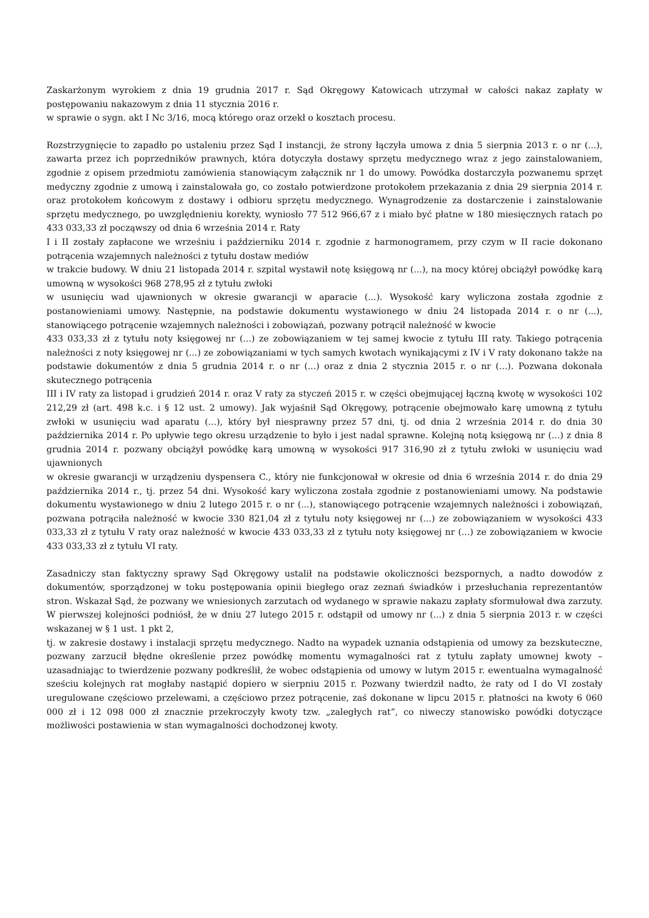Zaskarżonym wyrokiem z dnia 19 grudnia 2017 r. Sąd Okręgowy Katowicach utrzymał w całości nakaz zapłaty w postępowaniu nakazowym z dnia 11 stycznia 2016 r.
w sprawie o sygn. akt I Nc 3/16, mocą którego oraz orzekł o kosztach procesu.
Rozstrzygnięcie to zapadło po ustaleniu przez Sąd I instancji, że strony łączyła umowa z dnia 5 sierpnia 2013 r. o nr (...), zawarta przez ich poprzedników prawnych, która dotyczyła dostawy sprzętu medycznego wraz z jego zainstalowaniem, zgodnie z opisem przedmiotu zamówienia stanowiącym załącznik nr 1 do umowy. Powódka dostarczyła pozwanemu sprzęt medyczny zgodnie z umową i zainstalowała go, co zostało potwierdzone protokołem przekazania z dnia 29 sierpnia 2014 r. oraz protokołem końcowym z dostawy i odbioru sprzętu medycznego. Wynagrodzenie za dostarczenie i zainstalowanie sprzętu medycznego, po uwzględnieniu korekty, wyniosło 77 512 966,67 z i miało być płatne w 180 miesięcznych ratach po 433 033,33 zł począwszy od dnia 6 września 2014 r. Raty
I i II zostały zapłacone we wrześniu i październiku 2014 r. zgodnie z harmonogramem, przy czym w II racie dokonano potrącenia wzajemnych należności z tytułu dostaw mediów
w trakcie budowy. W dniu 21 listopada 2014 r. szpital wystawił notę księgową nr (...), na mocy której obciążył powódkę karą umowną w wysokości 968 278,95 zł z tytułu zwłoki
w usunięciu wad ujawnionych w okresie gwarancji w aparacie (...). Wysokość kary wyliczona została zgodnie z postanowieniami umowy. Następnie, na podstawie dokumentu wystawionego w dniu 24 listopada 2014 r. o nr (...), stanowiącego potrącenie wzajemnych należności i zobowiązań, pozwany potrącił należność w kwocie
433 033,33 zł z tytułu noty księgowej nr (...) ze zobowiązaniem w tej samej kwocie z tytułu III raty. Takiego potrącenia należności z noty księgowej nr (...) ze zobowiązaniami w tych samych kwotach wynikającymi z IV i V raty dokonano także na podstawie dokumentów z dnia 5 grudnia 2014 r. o nr (...) oraz z dnia 2 stycznia 2015 r. o nr (...). Pozwana dokonała skutecznego potrącenia
III i IV raty za listopad i grudzień 2014 r. oraz V raty za styczeń 2015 r. w części obejmującej łączną kwotę w wysokości 102 212,29 zł (art. 498 k.c. i § 12 ust. 2 umowy). Jak wyjaśnił Sąd Okręgowy, potrącenie obejmowało karę umowną z tytułu zwłoki w usunięciu wad aparatu (...), który był niesprawny przez 57 dni, tj. od dnia 2 września 2014 r. do dnia 30 października 2014 r. Po upływie tego okresu urządzenie to było i jest nadal sprawne. Kolejną notą księgową nr (...) z dnia 8 grudnia 2014 r. pozwany obciążył powódkę karą umowną w wysokości 917 316,90 zł z tytułu zwłoki w usunięciu wad ujawnionych
w okresie gwarancji w urządzeniu dyspensera C., który nie funkcjonował w okresie od dnia 6 września 2014 r. do dnia 29 października 2014 r., tj. przez 54 dni. Wysokość kary wyliczona została zgodnie z postanowieniami umowy. Na podstawie dokumentu wystawionego w dniu 2 lutego 2015 r. o nr (...), stanowiącego potrącenie wzajemnych należności i zobowiązań, pozwana potrąciła należność w kwocie 330 821,04 zł z tytułu noty księgowej nr (...) ze zobowiązaniem w wysokości 433 033,33 zł z tytułu V raty oraz należność w kwocie 433 033,33 zł z tytułu noty księgowej nr (...) ze zobowiązaniem w kwocie 433 033,33 zł z tytułu VI raty.
Zasadniczy stan faktyczny sprawy Sąd Okręgowy ustalił na podstawie okoliczności bezspornych, a nadto dowodów z dokumentów, sporządzonej w toku postępowania opinii biegłego oraz zeznań świadków i przesłuchania reprezentantów stron. Wskazał Sąd, że pozwany we wniesionych zarzutach od wydanego w sprawie nakazu zapłaty sformułował dwa zarzuty. W pierwszej kolejności podniósł, że w dniu 27 lutego 2015 r. odstąpił od umowy nr (...) z dnia 5 sierpnia 2013 r. w części wskazanej w § 1 ust. 1 pkt 2,
tj. w zakresie dostawy i instalacji sprzętu medycznego. Nadto na wypadek uznania odstąpienia od umowy za bezskuteczne, pozwany zarzucił błędne określenie przez powódkę momentu wymagalności rat z tytułu zapłaty umownej kwoty – uzasadniając to twierdzenie pozwany podkreślił, że wobec odstąpienia od umowy w lutym 2015 r. ewentualna wymagalność sześciu kolejnych rat mogłaby nastąpić dopiero w sierpniu 2015 r. Pozwany twierdził nadto, że raty od I do VI zostały uregulowane częściowo przelewami, a częściowo przez potrącenie, zaś dokonane w lipcu 2015 r. płatności na kwoty 6 060 000 zł i 12 098 000 zł znacznie przekroczyły kwoty tzw. „zaległych rat”, co niweczy stanowisko powódki dotyczące możliwości postawienia w stan wymagalności dochodzonej kwoty.